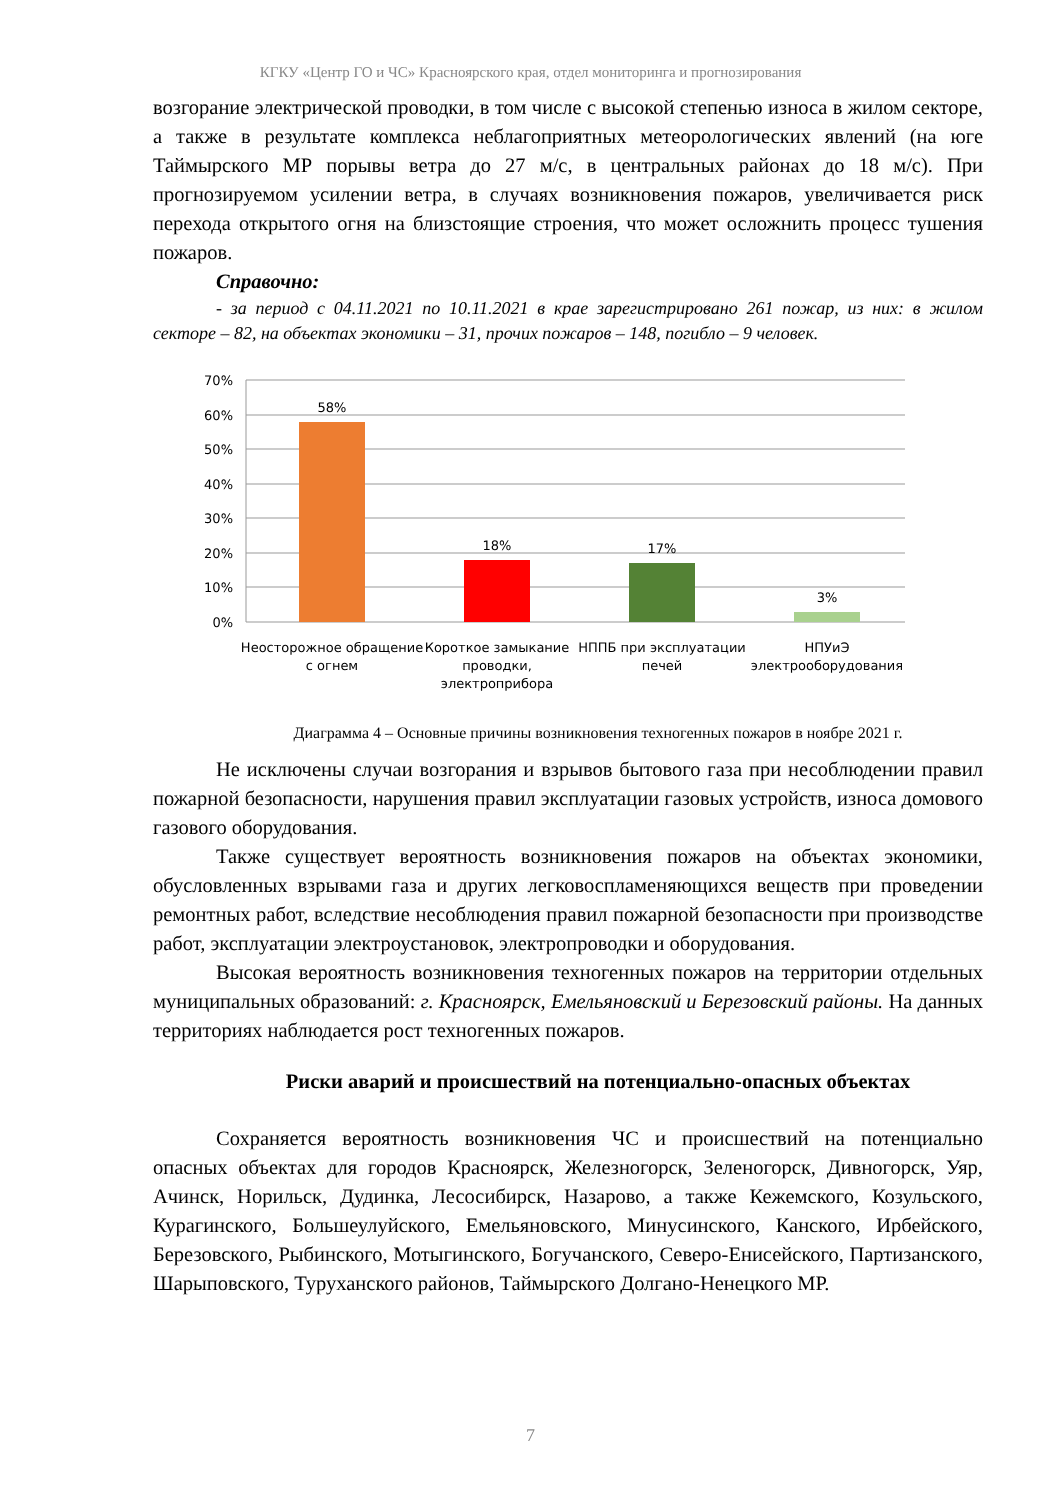КГКУ «Центр ГО и ЧС» Красноярского края, отдел мониторинга и прогнозирования
возгорание электрической проводки, в том числе с высокой степенью износа в жилом секторе, а также в результате комплекса неблагоприятных метеорологических явлений (на юге Таймырского МР порывы ветра до 27 м/с, в центральных районах до 18 м/с). При прогнозируемом усилении ветра, в случаях возникновения пожаров, увеличивается риск перехода открытого огня на близстоящие строения, что может осложнить процесс тушения пожаров.
Справочно:
- за период с 04.11.2021 по 10.11.2021 в крае зарегистрировано 261 пожар, из них: в жилом секторе – 82, на объектах экономики – 31, прочих пожаров – 148, погибло – 9 человек.
70%
60%
50%
40%
30%
20%
10%
0%
58%
18%
17%
3%
Неосторожное обращение
с огнем
Короткое замыкание
проводки,
электроприбора
НППБ при эксплуатации
печей
НПУиЭ
электрооборудования
Диаграмма 4 – Основные причины возникновения техногенных пожаров в ноябре 2021 г.
Не исключены случаи возгорания и взрывов бытового газа при несоблюдении правил пожарной безопасности, нарушения правил эксплуатации газовых устройств, износа домового газового оборудования.
Также существует вероятность возникновения пожаров на объектах экономики, обусловленных взрывами газа и других легковоспламеняющихся веществ при проведении ремонтных работ, вследствие несоблюдения правил пожарной безопасности при производстве работ, эксплуатации электроустановок, электропроводки и оборудования.
Высокая вероятность возникновения техногенных пожаров на территории отдельных муниципальных образований: г. Красноярск, Емельяновский и Березовский районы. На данных территориях наблюдается рост техногенных пожаров.
Риски аварий и происшествий на потенциально-опасных объектах
Сохраняется вероятность возникновения ЧС и происшествий на потенциально опасных объектах для городов Красноярск, Железногорск, Зеленогорск, Дивногорск, Уяр, Ачинск, Норильск, Дудинка, Лесосибирск, Назарово, а также Кежемского, Козульского, Курагинского, Большеулуйского, Емельяновского, Минусинского, Канского, Ирбейского, Березовского, Рыбинского, Мотыгинского, Богучанского, Северо-Енисейского, Партизанского, Шарыповского, Туруханского районов, Таймырского Долгано-Ненецкого МР.
7